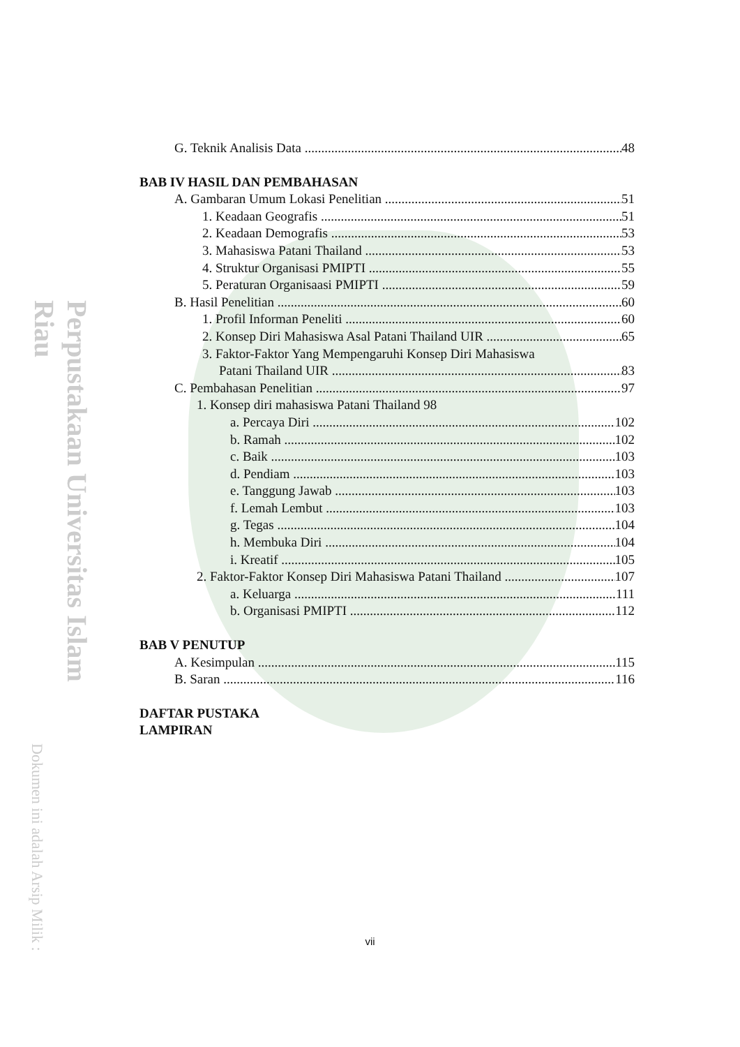Perpustakaan Universitas Islam Riau
Dokumen ini adalah Arsip Milik :
G. Teknik Analisis Data 48
BAB IV HASIL DAN PEMBAHASAN
A. Gambaran Umum Lokasi Penelitian 51
1. Keadaan Geografis 51
2. Keadaan Demografis 53
3. Mahasiswa Patani Thailand 53
4. Struktur Organisasi PMIPTI 55
5. Peraturan Organisaasi PMIPTI 59
B. Hasil Penelitian 60
1. Profil Informan Peneliti 60
2. Konsep Diri Mahasiswa Asal Patani Thailand UIR 65
3. Faktor-Faktor Yang Mempengaruhi Konsep Diri Mahasiswa
Patani Thailand UIR 83
C. Pembahasan Penelitian 97
1. Konsep diri mahasiswa Patani Thailand 98
a. Percaya Diri 102
b. Ramah 102
c. Baik 103
d. Pendiam 103
e. Tanggung Jawab 103
f. Lemah Lembut 103
g. Tegas 104
h. Membuka Diri 104
i. Kreatif 105
2. Faktor-Faktor Konsep Diri Mahasiswa Patani Thailand 107
a. Keluarga 111
b. Organisasi PMIPTI 112
BAB V PENUTUP
A. Kesimpulan 115
B. Saran 116
DAFTAR PUSTAKA
LAMPIRAN
vii